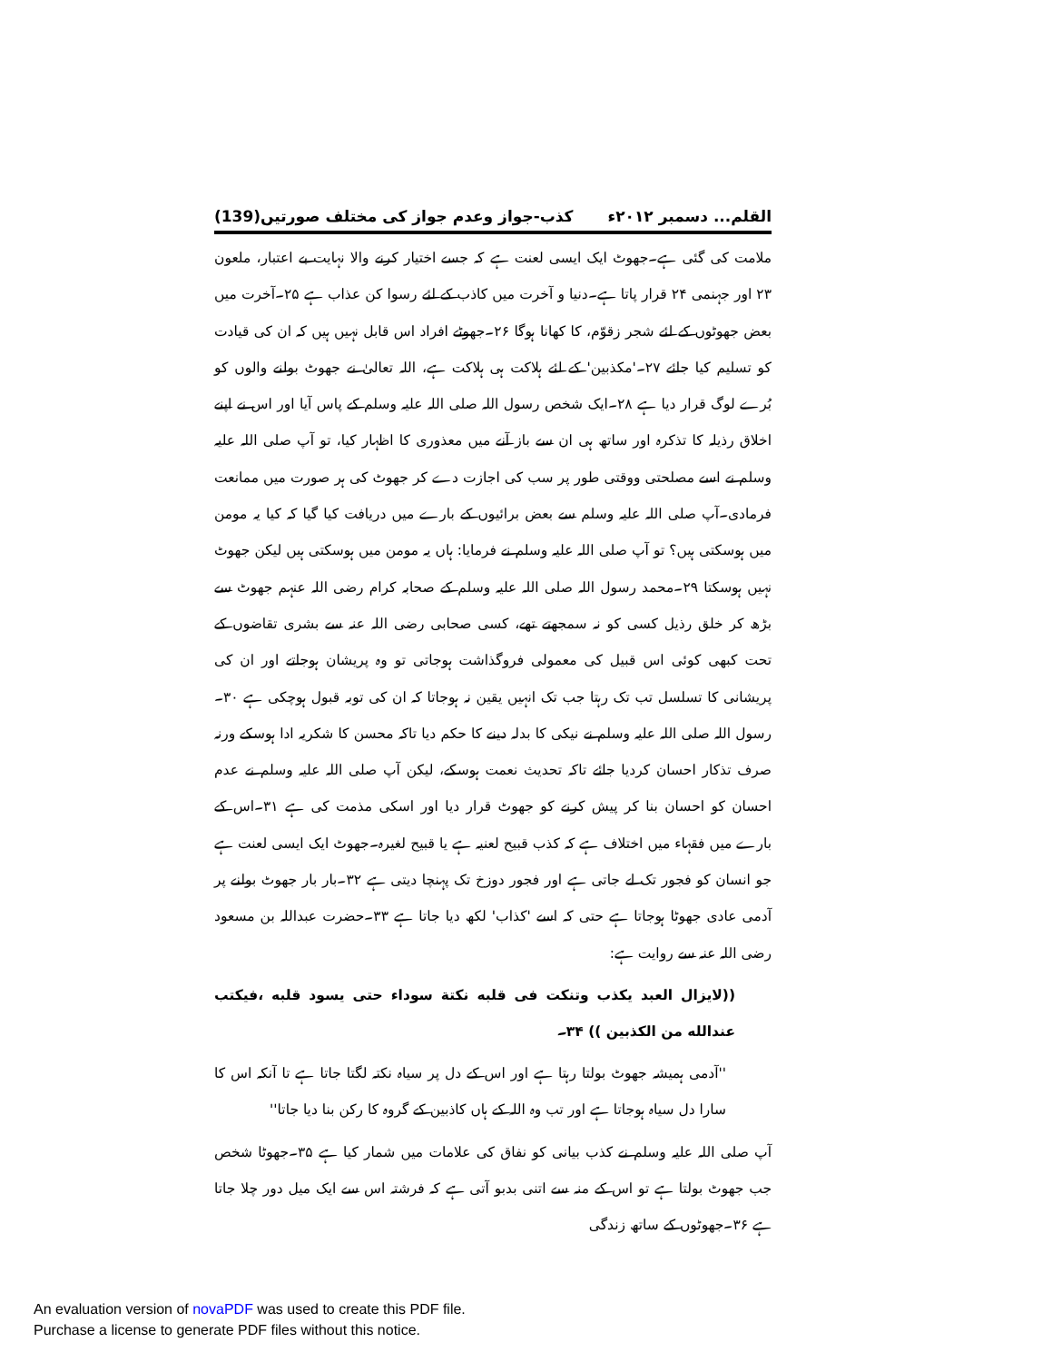القلم... دسمبر ۲۰۱۲ء کذب-جواز وعدم جواز کی مختلف صورتیں(139)
ملامت کی گئی ہے۔جھوٹ ایک ایسی لعنت ہے کہ جسے اختیار کرنے والا نہایت بے اعتبار، ملعون ۲۳ اور جہنمی ۲۴ قرار پاتا ہے۔دنیا و آخرت میں کاذب کے لئے رسوا کن عذاب ہے ۲۵۔آخرت میں بعض جھوٹوں کے لئے شجر زقوّم، کا کھانا ہوگا ۲۶۔جھوٹے افراد اس قابل نہیں ہیں کہ ان کی قیادت کو تسلیم کیا جائے ۲۷۔'مکذبین' کے لئے ہلاکت ہی ہلاکت ہے، اللہ تعالیٰ نے جھوٹ بولنے والوں کو بُرے لوگ قرار دیا ہے ۲۸۔ایک شخص رسول اللہ صلی اللہ علیہ وسلم کے پاس آیا اور اس نے اپنے اخلاق رذیلہ کا تذکرہ اور ساتھ ہی ان سے باز آنے میں معذوری کا اظہار کیا، تو آپ صلی اللہ علیہ وسلم نے اسے مصلحتی ووقتی طور پر سب کی اجازت دے کر جھوٹ کی ہر صورت میں ممانعت فرمادی۔آپ صلی اللہ علیہ وسلم سے بعض برائیوں کے بارے میں دریافت کیا گیا کہ کیا یہ مومن میں ہوسکتی ہیں؟ تو آپ صلی اللہ علیہ وسلم نے فرمایا: ہاں یہ مومن میں ہوسکتی ہیں لیکن جھوٹ نہیں ہوسکتا ۲۹۔محمد رسول اللہ صلی اللہ علیہ وسلم کے صحابہ کرام رضی اللہ عنہم جھوٹ سے بڑھ کر خلق رذیل کسی کو نہ سمجھتے تھے، کسی صحابی رضی اللہ عنہ سے بشری تقاضوں کے تحت کبھی کوئی اس قبیل کی معمولی فروگذاشت ہوجاتی تو وہ پریشان ہوجاتے اور ان کی پریشانی کا تسلسل تب تک رہتا جب تک انہیں یقین نہ ہوجاتا کہ ان کی توبہ قبول ہوچکی ہے ۳۰۔رسول اللہ صلی اللہ علیہ وسلم نے نیکی کا بدلہ دینے کا حکم دیا تاکہ محسن کا شکریہ ادا ہوسکے ورنہ صرف تذکار احسان کردیا جائے تاکہ تحدیث نعمت ہوسکے، لیکن آپ صلی اللہ علیہ وسلم نے عدم احسان کو احسان بنا کر پیش کرنے کو جھوٹ قرار دیا اور اسکی مذمت کی ہے ۳۱۔اس کے بارے میں فقہاء میں اختلاف ہے کہ کذب قبیح لعنیہ ہے یا قبیح لغیرہ۔جھوٹ ایک ایسی لعنت ہے جو انسان کو فجور تک لے جاتی ہے اور فجور دوزخ تک پہنچا دیتی ہے ۳۲۔بار بار جھوٹ بولنے پر آدمی عادی جھوٹا ہوجاتا ہے حتی کہ اسے 'کذاب' لکھ دیا جاتا ہے ۳۳۔حضرت عبداللہ بن مسعود رضی اللہ عنہ سے روایت ہے:
((لایزال العبد یکذب وتنکت فی قلبه نکتة سوداء حتی یسود قلبه ،فیکتب عندالله من الکذبین )) ۳۴۔
''آدمی ہمیشہ جھوٹ بولتا رہتا ہے اور اس کے دل پر سیاہ نکتہ لگتا جاتا ہے تا آنکہ اس کا سارا دل سیاہ ہوجاتا ہے اور تب وہ اللہ کے ہاں کاذبین کے گروہ کا رکن بنا دیا جاتا''
آپ صلی اللہ علیہ وسلم نے کذب بیانی کو نفاق کی علامات میں شمار کیا ہے ۳۵۔جھوٹا شخص جب جھوٹ بولتا ہے تو اس کے منہ سے اتنی بدبو آتی ہے کہ فرشتہ اس سے ایک میل دور چلا جاتا ہے ۳۶۔جھوٹوں کے ساتھ زندگی
An evaluation version of novaPDF was used to create this PDF file.
Purchase a license to generate PDF files without this notice.